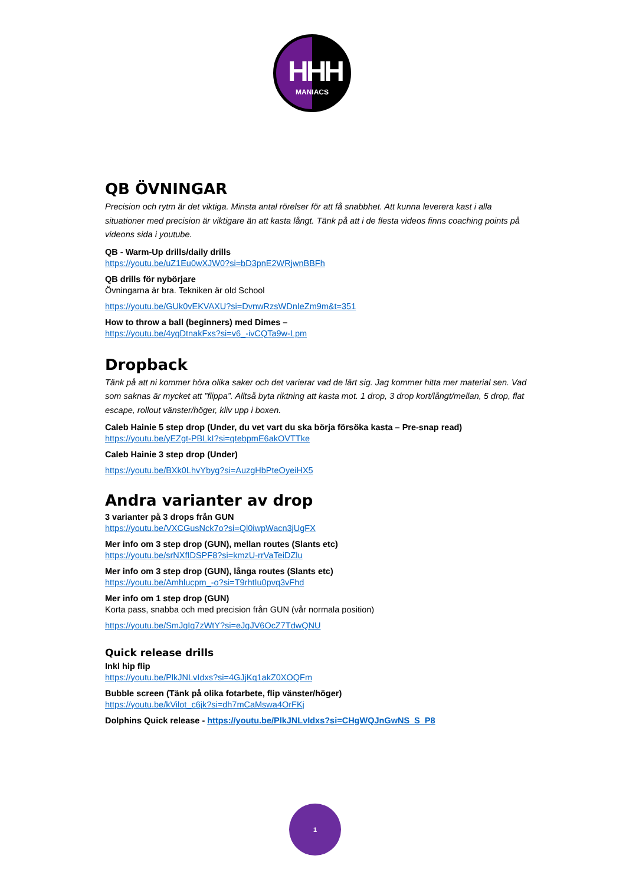HHH
MANIACS
QB ÖVNINGAR
Precision och rytm är det viktiga. Minsta antal rörelser för att få snabbhet. Att kunna leverera kast i alla situationer med precision är viktigare än att kasta långt. Tänk på att i de flesta videos finns coaching points på videons sida i youtube.
QB - Warm-Up drills/daily drills
https://youtu.be/uZ1Eu0wXJW0?si=bD3pnE2WRjwnBBFh
QB drills för nybörjare
Övningarna är bra. Tekniken är old School
https://youtu.be/GUk0vEKVAXU?si=DvnwRzsWDnIeZm9m&t=351
How to throw a ball (beginners) med Dimes –
https://youtu.be/4yqDtnakFxs?si=v6_-ivCQTa9w-Lpm
Dropback
Tänk på att ni kommer höra olika saker och det varierar vad de lärt sig. Jag kommer hitta mer material sen. Vad som saknas är mycket att ”flippa”. Alltså byta riktning att kasta mot. 1 drop, 3 drop kort/långt/mellan, 5 drop, flat escape, rollout vänster/höger, kliv upp i boxen.
Caleb Hainie 5 step drop (Under, du vet vart du ska börja försöka kasta – Pre-snap read)
https://youtu.be/yEZgt-PBLkI?si=qtebpmE6akOVTTke
Caleb Hainie 3 step drop (Under)
https://youtu.be/BXk0LhvYbyg?si=AuzgHbPteOyeiHX5
Andra varianter av drop
3 varianter på 3 drops från GUN
https://youtu.be/VXCGusNck7o?si=Ql0iwpWacn3jUgFX
Mer info om 3 step drop (GUN), mellan routes (Slants etc)
https://youtu.be/srNXfIDSPF8?si=kmzU-rrVaTeiDZlu
Mer info om 3 step drop (GUN), långa routes (Slants etc)
https://youtu.be/Amhlucpm_-o?si=T9rhtIu0pvq3vFhd
Mer info om 1 step drop (GUN)
Korta pass, snabba och med precision från GUN (vår normala position)
https://youtu.be/SmJqIq7zWtY?si=eJqJV6OcZ7TdwQNU
Quick release drills
Inkl hip flip
https://youtu.be/PlkJNLvIdxs?si=4GJjKq1akZ0XOQFm
Bubble screen (Tänk på olika fotarbete, flip vänster/höger)
https://youtu.be/kVilot_c6jk?si=dh7mCaMswa4OrFKj
Dolphins Quick release - https://youtu.be/PlkJNLvIdxs?si=CHgWQJnGwNS_S_P8
1